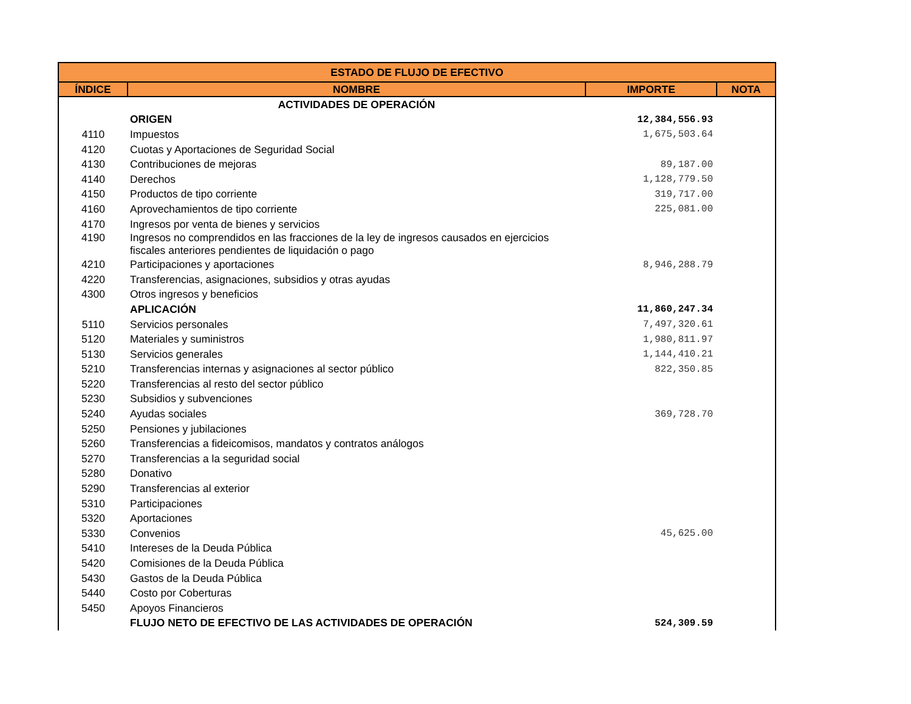| ESTADO DE FLUJO DE EFECTIVO | | | |
| --- | --- | --- | --- |
| ÍNDICE | NOMBRE | IMPORTE | NOTA |
| | ACTIVIDADES DE OPERACIÓN | | |
| | ORIGEN | 12,384,556.93 | |
| 4110 | Impuestos | 1,675,503.64 | |
| 4120 | Cuotas y Aportaciones de Seguridad Social | | |
| 4130 | Contribuciones de mejoras | 89,187.00 | |
| 4140 | Derechos | 1,128,779.50 | |
| 4150 | Productos de tipo corriente | 319,717.00 | |
| 4160 | Aprovechamientos de tipo corriente | 225,081.00 | |
| 4170 | Ingresos por venta de bienes y servicios | | |
| 4190 | Ingresos no comprendidos en las fracciones de la ley de ingresos causados en ejercicios fiscales anteriores pendientes de liquidación o pago | | |
| 4210 | Participaciones y aportaciones | 8,946,288.79 | |
| 4220 | Transferencias, asignaciones, subsidios y otras ayudas | | |
| 4300 | Otros ingresos y beneficios | | |
| | APLICACIÓN | 11,860,247.34 | |
| 5110 | Servicios personales | 7,497,320.61 | |
| 5120 | Materiales y suministros | 1,980,811.97 | |
| 5130 | Servicios generales | 1,144,410.21 | |
| 5210 | Transferencias internas y asignaciones al sector público | 822,350.85 | |
| 5220 | Transferencias al resto del sector público | | |
| 5230 | Subsidios y subvenciones | | |
| 5240 | Ayudas sociales | 369,728.70 | |
| 5250 | Pensiones y jubilaciones | | |
| 5260 | Transferencias a fideicomisos, mandatos y contratos análogos | | |
| 5270 | Transferencias a la seguridad social | | |
| 5280 | Donativo | | |
| 5290 | Transferencias al exterior | | |
| 5310 | Participaciones | | |
| 5320 | Aportaciones | | |
| 5330 | Convenios | 45,625.00 | |
| 5410 | Intereses de la Deuda Pública | | |
| 5420 | Comisiones de la Deuda Pública | | |
| 5430 | Gastos de la Deuda Pública | | |
| 5440 | Costo por Coberturas | | |
| 5450 | Apoyos Financieros | | |
| | FLUJO NETO DE EFECTIVO DE LAS ACTIVIDADES DE OPERACIÓN | 524,309.59 | |